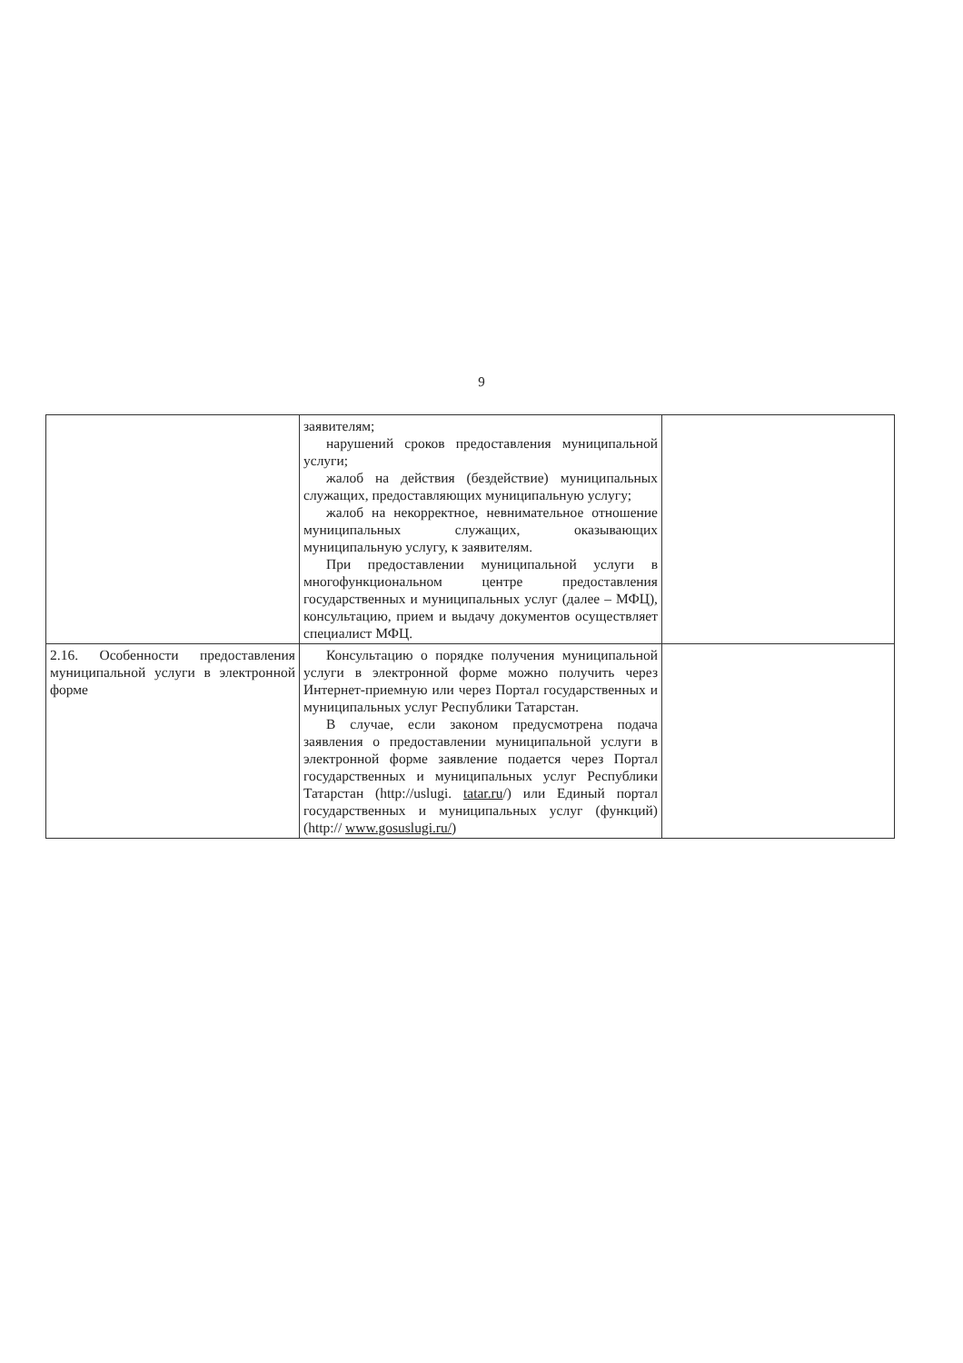9
| | заявителям; нарушений сроков предоставления муниципальной услуги; жалоб на действия (бездействие) муниципальных служащих, предоставляющих муниципальную услугу; жалоб на некорректное, невнимательное отношение муниципальных служащих, оказывающих муниципальную услугу, к заявителям. При предоставлении муниципальной услуги в многофункциональном центре предоставления государственных и муниципальных услуг (далее – МФЦ), консультацию, прием и выдачу документов осуществляет специалист МФЦ. | |
| 2.16. Особенности предоставления муниципальной услуги в электронной форме | Консультацию о порядке получения муниципальной услуги в электронной форме можно получить через Интернет-приемную или через Портал государственных и муниципальных услуг Республики Татарстан. В случае, если законом предусмотрена подача заявления о предоставлении муниципальной услуги в электронной форме заявление подается через Портал государственных и муниципальных услуг Республики Татарстан (http://uslugi. tatar.ru /) или Единый портал государственных и муниципальных услуг (функций) (http:// www.gosuslugi.ru/ ) | |